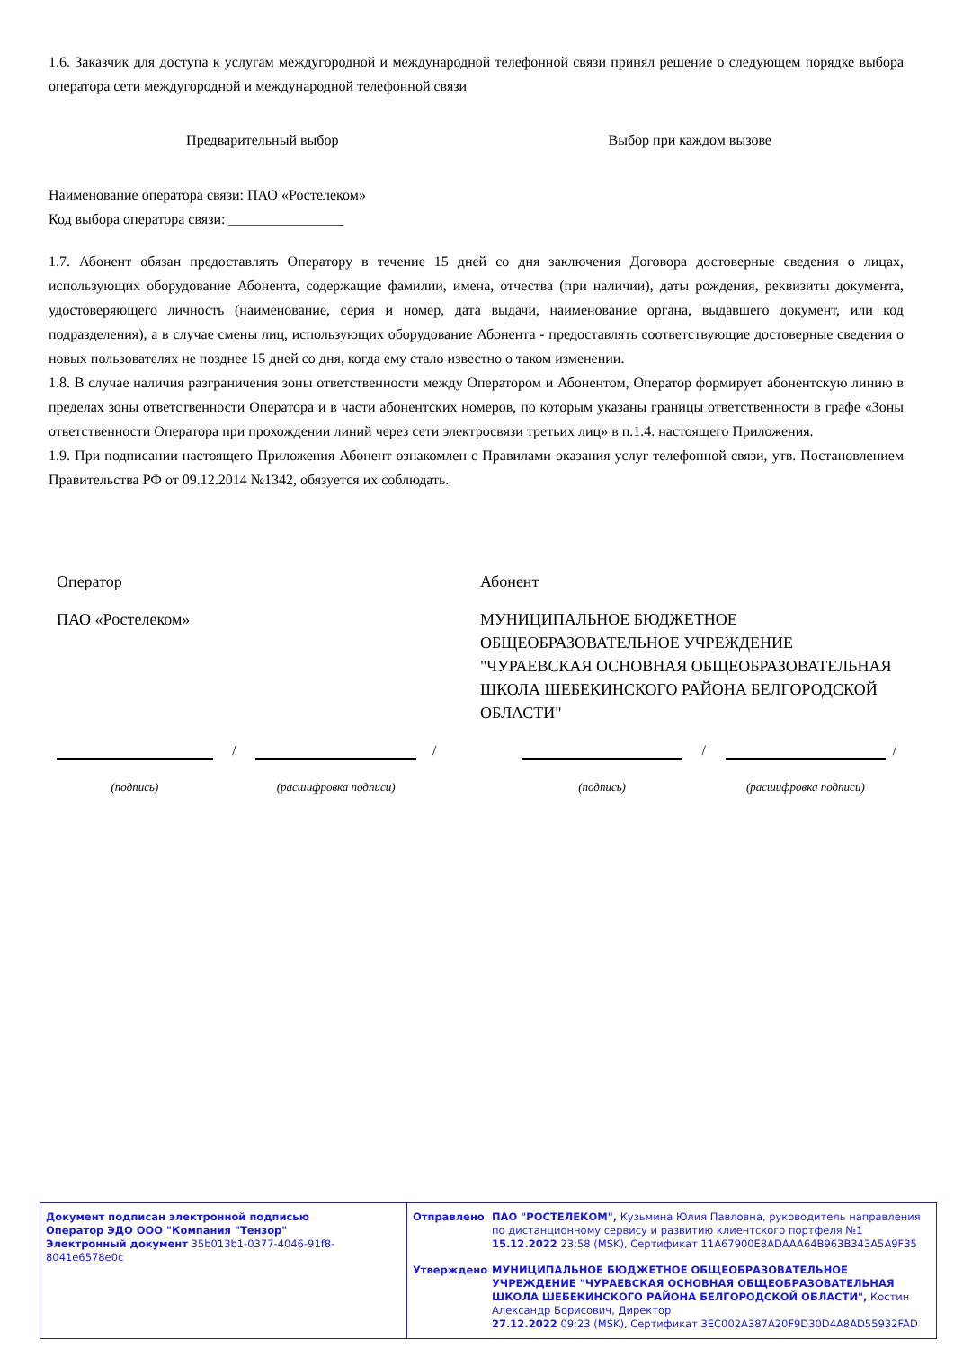1.6. Заказчик для доступа к услугам междугородной и международной телефонной связи принял решение о следующем порядке выбора оператора сети междугородной и международной телефонной связи
Предварительный выбор Выбор при каждом вызове
Наименование оператора связи: ПАО «Ростелеком»
Код выбора оператора связи: ________________
1.7. Абонент обязан предоставлять Оператору в течение 15 дней со дня заключения Договора достоверные сведения о лицах, использующих оборудование Абонента, содержащие фамилии, имена, отчества (при наличии), даты рождения, реквизиты документа, удостоверяющего личность (наименование, серия и номер, дата выдачи, наименование органа, выдавшего документ, или код подразделения), а в случае смены лиц, использующих оборудование Абонента - предоставлять соответствующие достоверные сведения о новых пользователях не позднее 15 дней со дня, когда ему стало известно о таком изменении.
1.8. В случае наличия разграничения зоны ответственности между Оператором и Абонентом, Оператор формирует абонентскую линию в пределах зоны ответственности Оператора и в части абонентских номеров, по которым указаны границы ответственности в графе «Зоны ответственности Оператора при прохождении линий через сети электросвязи третьих лиц» в п.1.4. настоящего Приложения.
1.9. При подписании настоящего Приложения Абонент ознакомлен с Правилами оказания услуг телефонной связи, утв. Постановлением Правительства РФ от 09.12.2014 №1342, обязуется их соблюдать.
Оператор
ПАО «Ростелеком»
Абонент
МУНИЦИПАЛЬНОЕ БЮДЖЕТНОЕ ОБЩЕОБРАЗОВАТЕЛЬНОЕ УЧРЕЖДЕНИЕ "ЧУРАЕВСКАЯ ОСНОВНАЯ ОБЩЕОБРАЗОВАТЕЛЬНАЯ ШКОЛА ШЕБЕКИНСКОГО РАЙОНА БЕЛГОРОДСКОЙ ОБЛАСТИ"
(подпись)
/
(расшифровка подписи)
/
(подпись)
/
(расшифровка подписи)
/
Документ подписан электронной подписью
Оператор ЭДО ООО "Компания "Тензор"
Электронный документ 35b013b1-0377-4046-91f8-8041e6578e0c
Отправлено ПАО "РОСТЕЛЕКОМ", Кузьмина Юлия Павловна, руководитель направления по дистанционному сервису и развитию клиентского портфеля №1
15.12.2022 23:58 (MSK), Сертификат 11A67900E8ADAAA64B963B343A5A9F35
Утверждено МУНИЦИПАЛЬНОЕ БЮДЖЕТНОЕ ОБЩЕОБРАЗОВАТЕЛЬНОЕ УЧРЕЖДЕНИЕ "ЧУРАЕВСКАЯ ОСНОВНАЯ ОБЩЕОБРАЗОВАТЕЛЬНАЯ ШКОЛА ШЕБЕКИНСКОГО РАЙОНА БЕЛГОРОДСКОЙ ОБЛАСТИ", Костин Александр Борисович, Директор
27.12.2022 09:23 (MSK), Сертификат 3EC002A387A20F9D30D4A8AD55932FAD